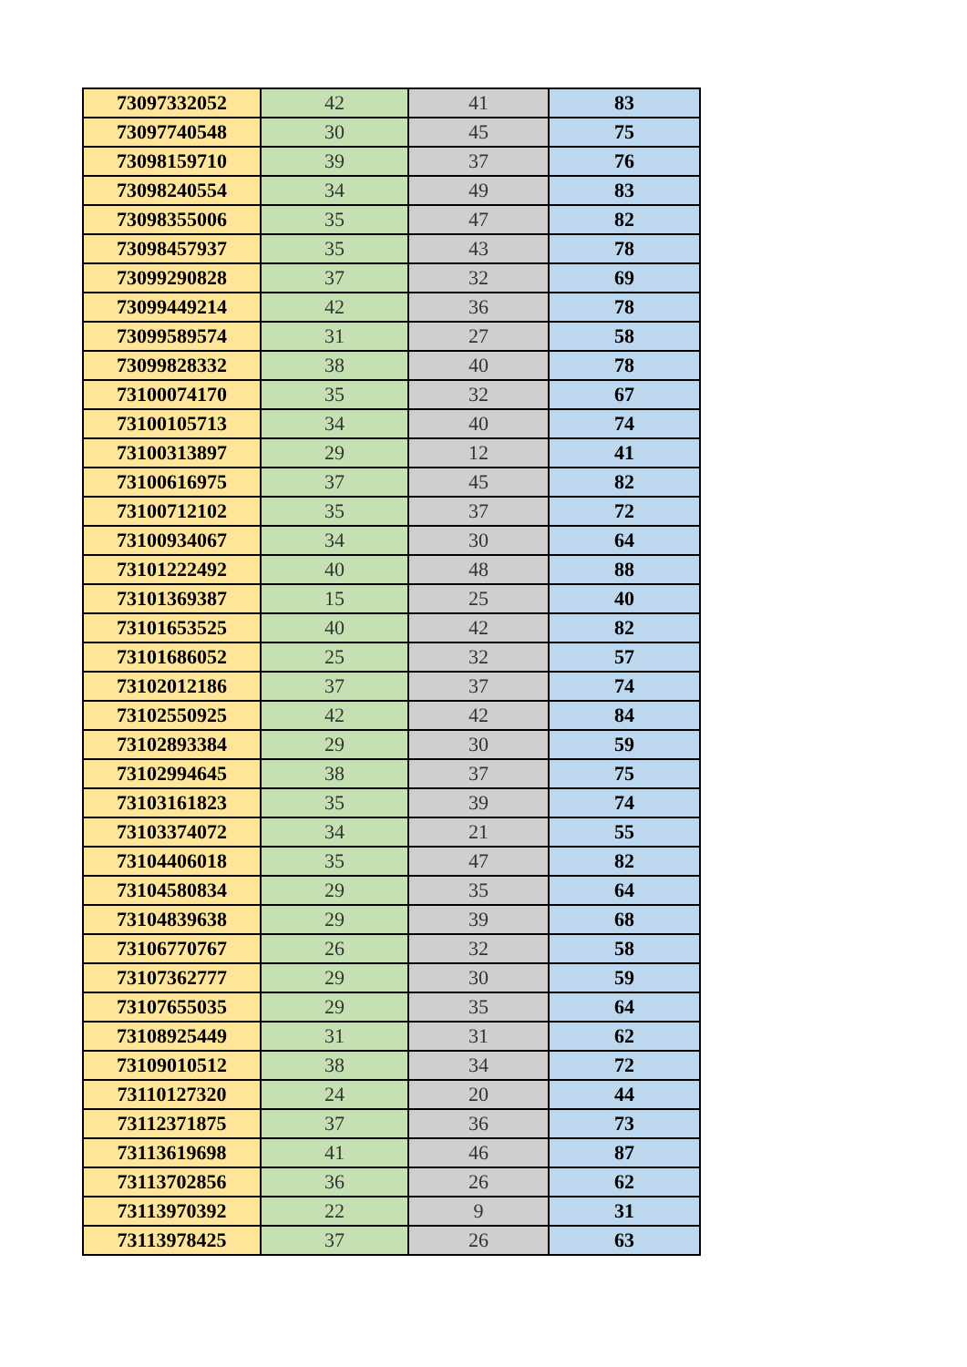| 73097332052 | 42 | 41 | 83 |
| 73097740548 | 30 | 45 | 75 |
| 73098159710 | 39 | 37 | 76 |
| 73098240554 | 34 | 49 | 83 |
| 73098355006 | 35 | 47 | 82 |
| 73098457937 | 35 | 43 | 78 |
| 73099290828 | 37 | 32 | 69 |
| 73099449214 | 42 | 36 | 78 |
| 73099589574 | 31 | 27 | 58 |
| 73099828332 | 38 | 40 | 78 |
| 73100074170 | 35 | 32 | 67 |
| 73100105713 | 34 | 40 | 74 |
| 73100313897 | 29 | 12 | 41 |
| 73100616975 | 37 | 45 | 82 |
| 73100712102 | 35 | 37 | 72 |
| 73100934067 | 34 | 30 | 64 |
| 73101222492 | 40 | 48 | 88 |
| 73101369387 | 15 | 25 | 40 |
| 73101653525 | 40 | 42 | 82 |
| 73101686052 | 25 | 32 | 57 |
| 73102012186 | 37 | 37 | 74 |
| 73102550925 | 42 | 42 | 84 |
| 73102893384 | 29 | 30 | 59 |
| 73102994645 | 38 | 37 | 75 |
| 73103161823 | 35 | 39 | 74 |
| 73103374072 | 34 | 21 | 55 |
| 73104406018 | 35 | 47 | 82 |
| 73104580834 | 29 | 35 | 64 |
| 73104839638 | 29 | 39 | 68 |
| 73106770767 | 26 | 32 | 58 |
| 73107362777 | 29 | 30 | 59 |
| 73107655035 | 29 | 35 | 64 |
| 73108925449 | 31 | 31 | 62 |
| 73109010512 | 38 | 34 | 72 |
| 73110127320 | 24 | 20 | 44 |
| 73112371875 | 37 | 36 | 73 |
| 73113619698 | 41 | 46 | 87 |
| 73113702856 | 36 | 26 | 62 |
| 73113970392 | 22 | 9 | 31 |
| 73113978425 | 37 | 26 | 63 |